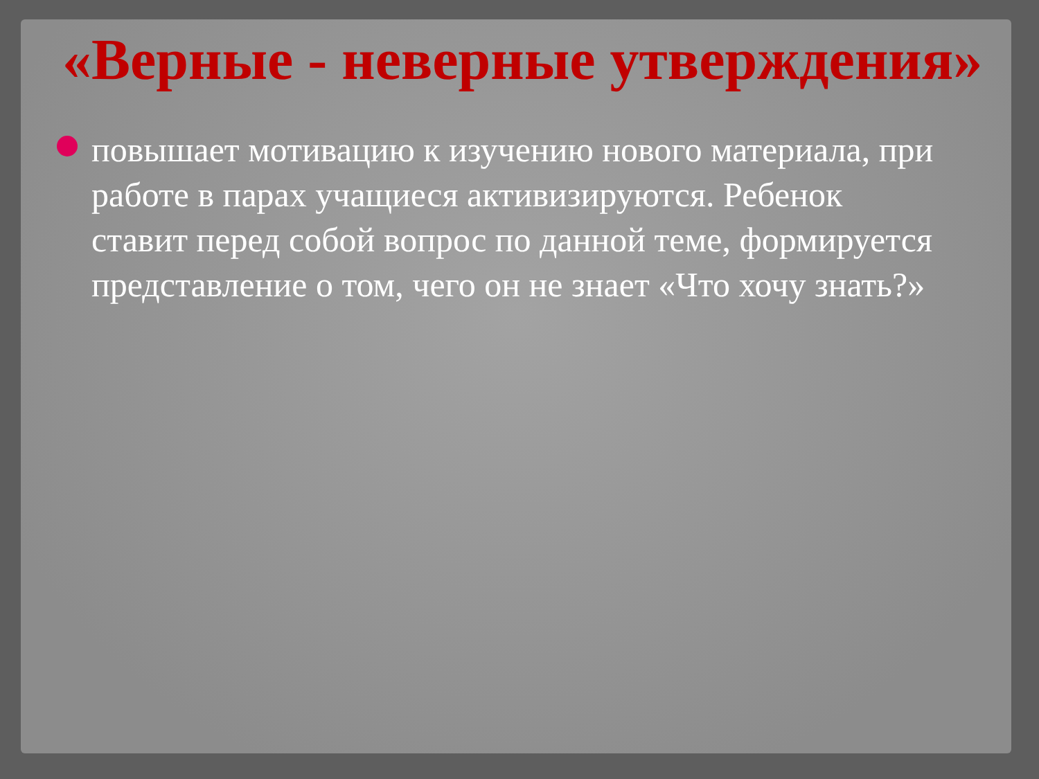«Верные - неверные утверждения»
повышает мотивацию к изучению нового материала, при работе в парах учащиеся активизируются. Ребенок ставит перед собой вопрос по данной теме, формируется представление о том, чего он не знает «Что хочу знать?»